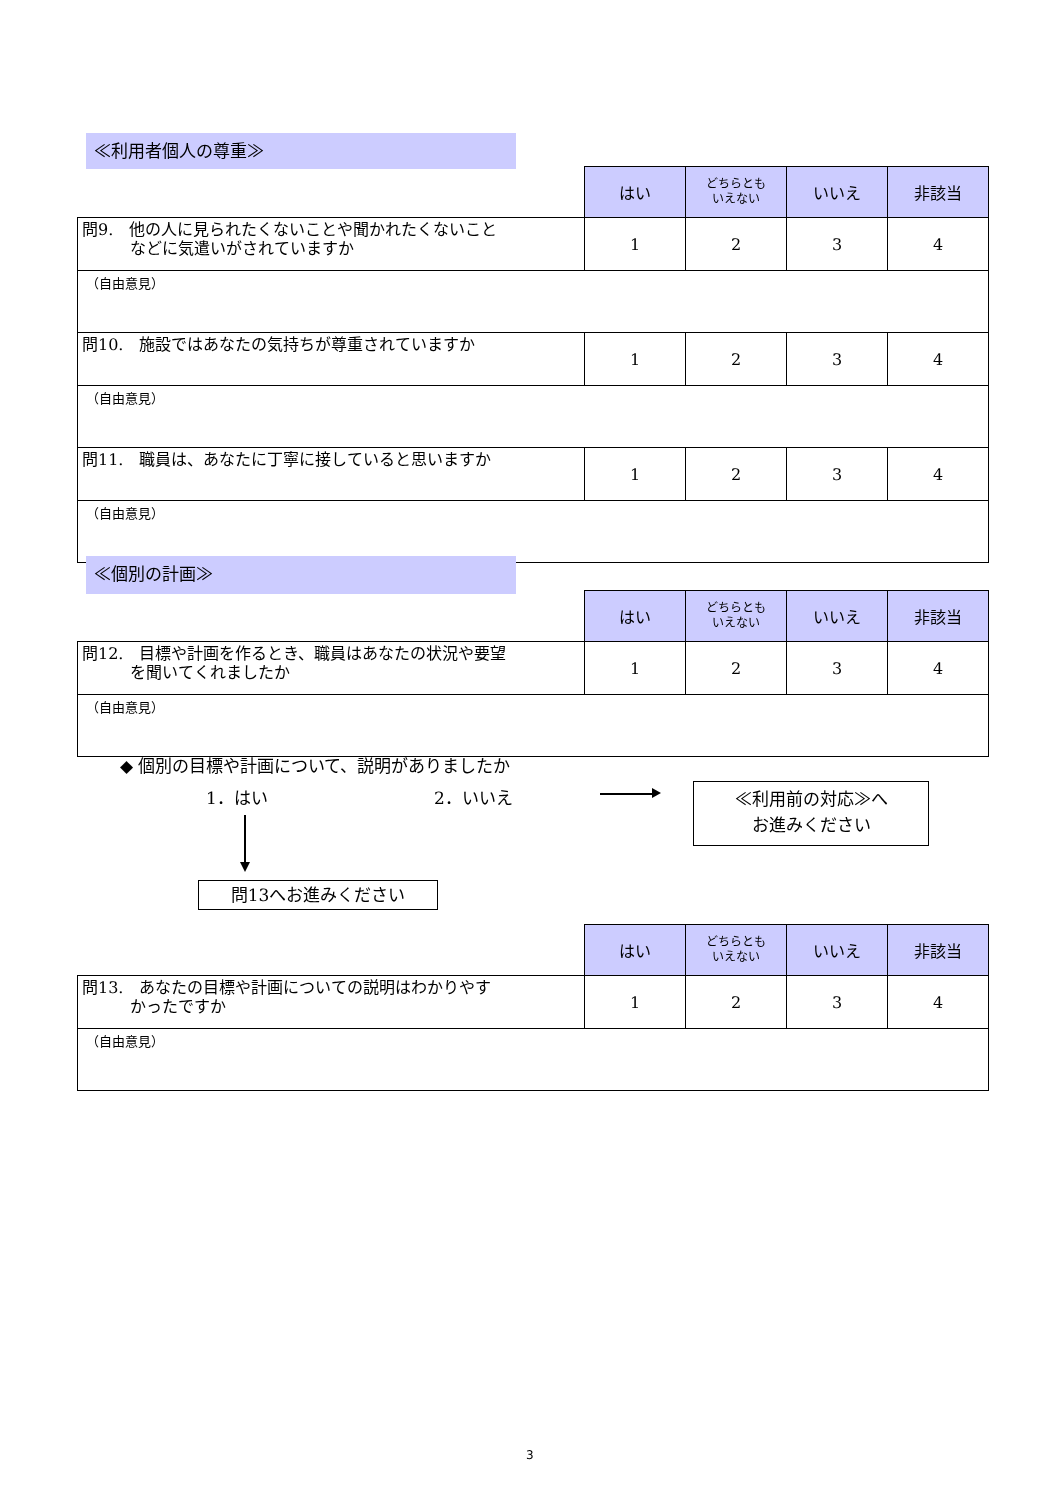≪利用者個人の尊重≫
| | はい | どちらとも いえない | いいえ | 非該当 |
| --- | --- | --- | --- | --- |
| 問9. 他の人に見られたくないことや聞かれたくないこと などに気遣いがされていますか | 1 | 2 | 3 | 4 |
| （自由意見） | | | | |
| 問10. 施設ではあなたの気持ちが尊重されていますか | 1 | 2 | 3 | 4 |
| （自由意見） | | | | |
| 問11. 職員は、あなたに丁寧に接していると思いますか | 1 | 2 | 3 | 4 |
| （自由意見） | | | | |
≪個別の計画≫
| | はい | どちらとも いえない | いいえ | 非該当 |
| --- | --- | --- | --- | --- |
| 問12. 目標や計画を作るとき、職員はあなたの状況や要望 を聞いてくれましたか | 1 | 2 | 3 | 4 |
| （自由意見） | | | | |
◆ 個別の目標や計画について、説明がありましたか
1．はい 2．いいえ
≪利用前の対応≫へ
お進みください
問13へお進みください
| | はい | どちらとも いえない | いいえ | 非該当 |
| --- | --- | --- | --- | --- |
| 問13. あなたの目標や計画についての説明はわかりやす かったですか | 1 | 2 | 3 | 4 |
| （自由意見） | | | | |
3